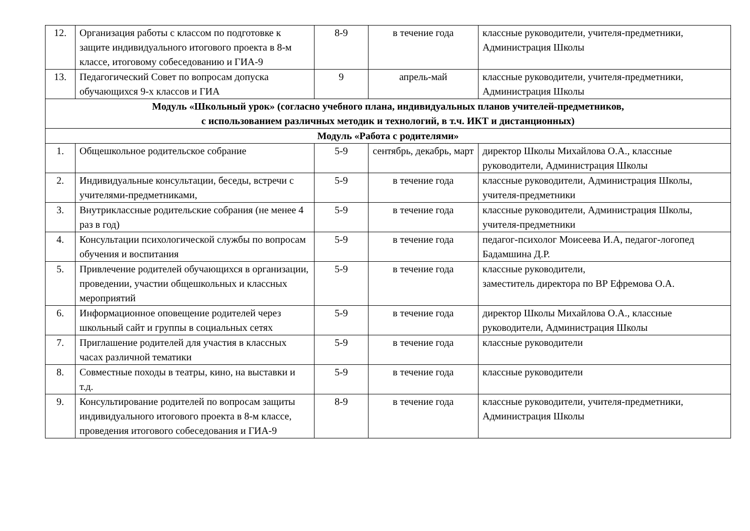| 12. | Организация работы с классом по подготовке к защите индивидуального итогового проекта в 8-м классе, итоговому собеседованию и ГИА-9 | 8-9 | в течение года | классные руководители, учителя-предметники, Администрация Школы |
| 13. | Педагогический Совет по вопросам допуска обучающихся 9-х классов и ГИА | 9 | апрель-май | классные руководители, учителя-предметники, Администрация Школы |
| Модуль «Школьный урок» (согласно учебного плана, индивидуальных планов учителей-предметников, с использованием различных методик и технологий, в т.ч. ИКТ и дистанционных) | | | | |
| Модуль «Работа с родителями» | | | | |
| 1. | Общешкольное родительское собрание | 5-9 | сентябрь, декабрь, март | директор Школы Михайлова О.А., классные руководители, Администрация Школы |
| 2. | Индивидуальные консультации, беседы, встречи с учителями-предметниками, | 5-9 | в течение года | классные руководители, Администрация Школы, учителя-предметники |
| 3. | Внутриклассные родительские собрания (не менее 4 раз в год) | 5-9 | в течение года | классные руководители, Администрация Школы, учителя-предметники |
| 4. | Консультации психологической службы по вопросам обучения и воспитания | 5-9 | в течение года | педагог-психолог Моисеева И.А, педагог-логопед Бадамшина Д.Р. |
| 5. | Привлечение родителей обучающихся в организации, проведении, участии общешкольных и классных мероприятий | 5-9 | в течение года | классные руководители, заместитель директора по ВР Ефремова О.А. |
| 6. | Информационное оповещение родителей через школьный сайт и группы в социальных сетях | 5-9 | в течение года | директор Школы Михайлова О.А., классные руководители, Администрация Школы |
| 7. | Приглашение родителей для участия в классных часах различной тематики | 5-9 | в течение года | классные руководители |
| 8. | Совместные походы в театры, кино, на выставки и т.д. | 5-9 | в течение года | классные руководители |
| 9. | Консультирование родителей по вопросам защиты индивидуального итогового проекта в 8-м классе, проведения итогового собеседования и ГИА-9 | 8-9 | в течение года | классные руководители, учителя-предметники, Администрация Школы |